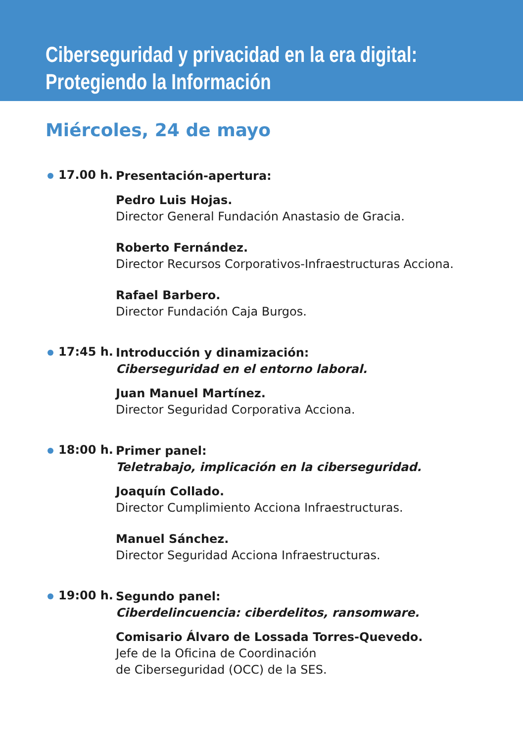Ciberseguridad y privacidad en la era digital:
Protegiendo la Información
Miércoles, 24 de mayo
17.00 h.
Presentación-apertura:
Pedro Luis Hojas.
Director General Fundación Anastasio de Gracia.
Roberto Fernández.
Director Recursos Corporativos-Infraestructuras Acciona.
Rafael Barbero.
Director Fundación Caja Burgos.
17:45 h.
Introducción y dinamización:
Ciberseguridad en el entorno laboral.
Juan Manuel Martínez.
Director Seguridad Corporativa Acciona.
18:00 h.
Primer panel:
Teletrabajo, implicación en la ciberseguridad.
Joaquín Collado.
Director Cumplimiento Acciona Infraestructuras.
Manuel Sánchez.
Director Seguridad Acciona Infraestructuras.
19:00 h.
Segundo panel:
Ciberdelincuencia: ciberdelitos, ransomware.
Comisario Álvaro de Lossada Torres-Quevedo.
Jefe de la Oficina de Coordinación
de Ciberseguridad (OCC) de la SES.